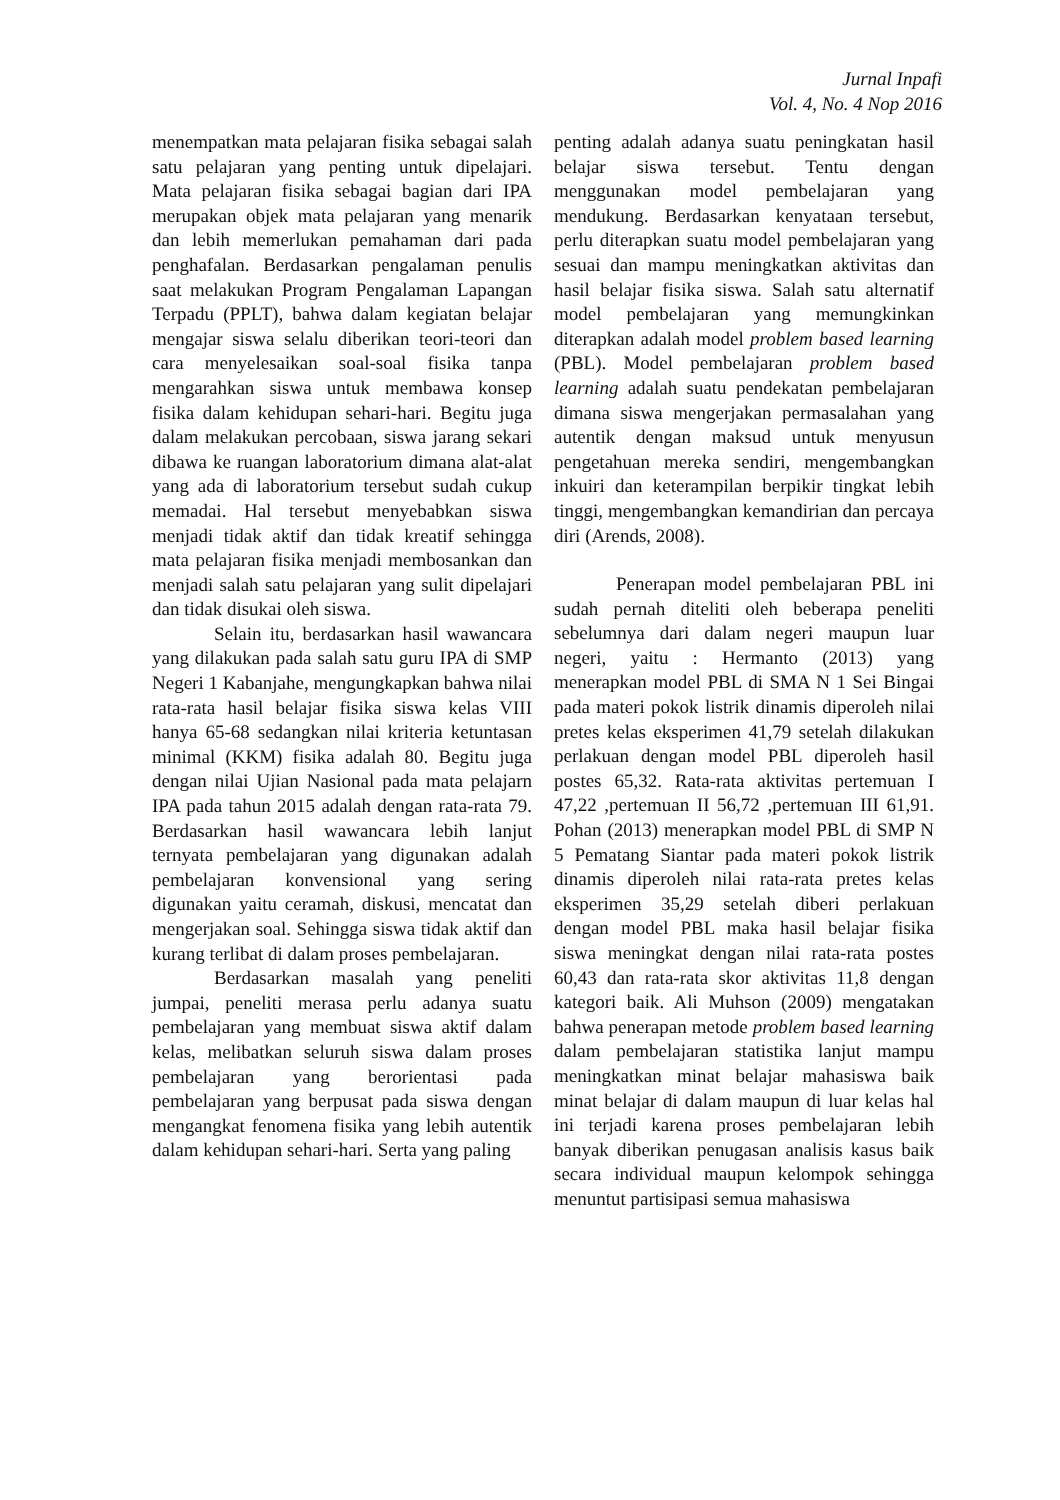Jurnal Inpafi
Vol. 4, No. 4 Nop 2016
menempatkan mata pelajaran fisika sebagai salah satu pelajaran yang penting untuk dipelajari. Mata pelajaran fisika sebagai bagian dari IPA merupakan objek mata pelajaran yang menarik dan lebih memerlukan pemahaman dari pada penghafalan. Berdasarkan pengalaman penulis saat melakukan Program Pengalaman Lapangan Terpadu (PPLT), bahwa dalam kegiatan belajar mengajar siswa selalu diberikan teori-teori dan cara menyelesaikan soal-soal fisika tanpa mengarahkan siswa untuk membawa konsep fisika dalam kehidupan sehari-hari. Begitu juga dalam melakukan percobaan, siswa jarang sekari dibawa ke ruangan laboratorium dimana alat-alat yang ada di laboratorium tersebut sudah cukup memadai. Hal tersebut menyebabkan siswa menjadi tidak aktif dan tidak kreatif sehingga mata pelajaran fisika menjadi membosankan dan menjadi salah satu pelajaran yang sulit dipelajari dan tidak disukai oleh siswa.
Selain itu, berdasarkan hasil wawancara yang dilakukan pada salah satu guru IPA di SMP Negeri 1 Kabanjahe, mengungkapkan bahwa nilai rata-rata hasil belajar fisika siswa kelas VIII hanya 65-68 sedangkan nilai kriteria ketuntasan minimal (KKM) fisika adalah 80. Begitu juga dengan nilai Ujian Nasional pada mata pelajarn IPA pada tahun 2015 adalah dengan rata-rata 79. Berdasarkan hasil wawancara lebih lanjut ternyata pembelajaran yang digunakan adalah pembelajaran konvensional yang sering digunakan yaitu ceramah, diskusi, mencatat dan mengerjakan soal. Sehingga siswa tidak aktif dan kurang terlibat di dalam proses pembelajaran.
Berdasarkan masalah yang peneliti jumpai, peneliti merasa perlu adanya suatu pembelajaran yang membuat siswa aktif dalam kelas, melibatkan seluruh siswa dalam proses pembelajaran yang berorientasi pada pembelajaran yang berpusat pada siswa dengan mengangkat fenomena fisika yang lebih autentik dalam kehidupan sehari-hari. Serta yang paling
penting adalah adanya suatu peningkatan hasil belajar siswa tersebut. Tentu dengan menggunakan model pembelajaran yang mendukung. Berdasarkan kenyataan tersebut, perlu diterapkan suatu model pembelajaran yang sesuai dan mampu meningkatkan aktivitas dan hasil belajar fisika siswa. Salah satu alternatif model pembelajaran yang memungkinkan diterapkan adalah model problem based learning (PBL). Model pembelajaran problem based learning adalah suatu pendekatan pembelajaran dimana siswa mengerjakan permasalahan yang autentik dengan maksud untuk menyusun pengetahuan mereka sendiri, mengembangkan inkuiri dan keterampilan berpikir tingkat lebih tinggi, mengembangkan kemandirian dan percaya diri (Arends, 2008).
Penerapan model pembelajaran PBL ini sudah pernah diteliti oleh beberapa peneliti sebelumnya dari dalam negeri maupun luar negeri, yaitu : Hermanto (2013) yang menerapkan model PBL di SMA N 1 Sei Bingai pada materi pokok listrik dinamis diperoleh nilai pretes kelas eksperimen 41,79 setelah dilakukan perlakuan dengan model PBL diperoleh hasil postes 65,32. Rata-rata aktivitas pertemuan I 47,22 ,pertemuan II 56,72 ,pertemuan III 61,91. Pohan (2013) menerapkan model PBL di SMP N 5 Pematang Siantar pada materi pokok listrik dinamis diperoleh nilai rata-rata pretes kelas eksperimen 35,29 setelah diberi perlakuan dengan model PBL maka hasil belajar fisika siswa meningkat dengan nilai rata-rata postes 60,43 dan rata-rata skor aktivitas 11,8 dengan kategori baik. Ali Muhson (2009) mengatakan bahwa penerapan metode problem based learning dalam pembelajaran statistika lanjut mampu meningkatkan minat belajar mahasiswa baik minat belajar di dalam maupun di luar kelas hal ini terjadi karena proses pembelajaran lebih banyak diberikan penugasan analisis kasus baik secara individual maupun kelompok sehingga menuntut partisipasi semua mahasiswa